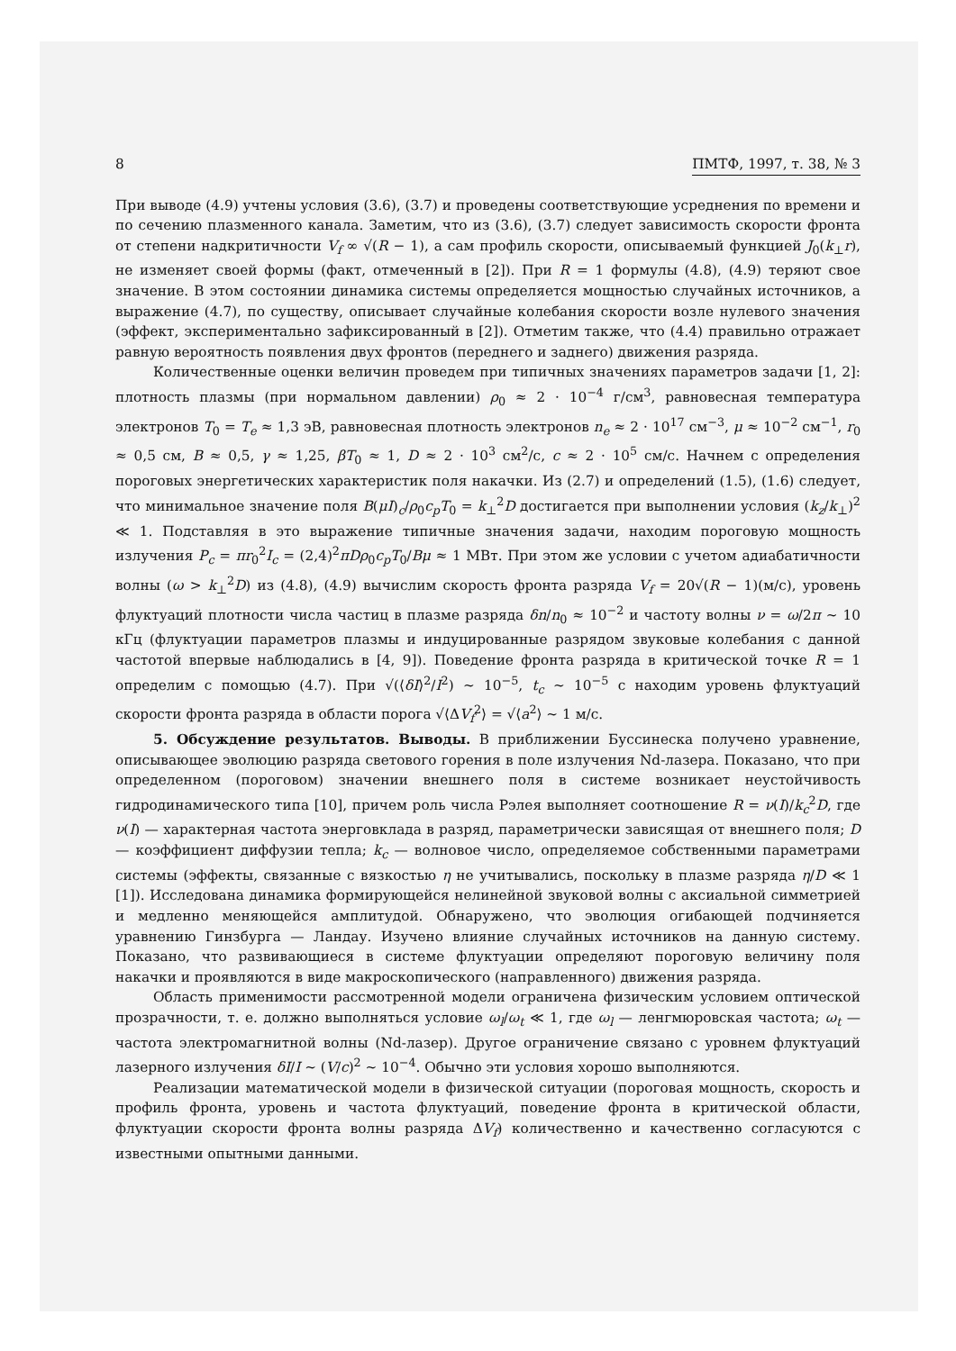8 ПМТФ, 1997, т. 38, № 3
При выводе (4.9) учтены условия (3.6), (3.7) и проведены соответствующие усреднения по времени и по сечению плазменного канала. Заметим, что из (3.6), (3.7) следует зависимость скорости фронта от степени надкритичности V<sub>f</sub> ∞ √(R − 1), а сам профиль скорости, описываемый функцией J<sub>0</sub>(k<sub>⊥</sub>r), не изменяет своей формы (факт, отмеченный в [2]). При R = 1 формулы (4.8), (4.9) теряют свое значение. В этом состоянии динамика системы определяется мощностью случайных источников, а выражение (4.7), по существу, описывает случайные колебания скорости возле нулевого значения (эффект, экспериментально зафиксированный в [2]). Отметим также, что (4.4) правильно отражает равную вероятность появления двух фронтов (переднего и заднего) движения разряда.
Количественные оценки величин проведем при типичных значениях параметров задачи [1, 2]: плотность плазмы (при нормальном давлении) ρ<sub>0</sub> ≈ 2 · 10<sup>−4</sup> г/см<sup>3</sup>, равновесная температура электронов T<sub>0</sub> = T<sub>e</sub> ≈ 1,3 эВ, равновесная плотность электронов n<sub>e</sub> ≈ 2 · 10<sup>17</sup> см<sup>−3</sup>, μ ≈ 10<sup>−2</sup> см<sup>−1</sup>, r<sub>0</sub> ≈ 0,5 см, B ≈ 0,5, γ ≈ 1,25, βT<sub>0</sub> ≈ 1, D ≈ 2 · 10<sup>3</sup> см<sup>2</sup>/с, c ≈ 2 · 10<sup>5</sup> см/с. Начнем с определения пороговых энергетических характеристик поля накачки. Из (2.7) и определений (1.5), (1.6) следует, что минимальное значение поля B(μI)<sub>c</sub>/ρ<sub>0</sub>c<sub>p</sub>T<sub>0</sub> = k<sub>⊥</sub><sup>2</sup>D достигается при выполнении условия (k<sub>z</sub>/k<sub>⊥</sub>)<sup>2</sup> ≪ 1. Подставляя в это выражение типичные значения задачи, находим пороговую мощность излучения P<sub>c</sub> = πr<sub>0</sub><sup>2</sup>I<sub>c</sub> = (2,4)<sup>2</sup>πDρ<sub>0</sub>c<sub>p</sub>T<sub>0</sub>/Bμ ≈ 1 МВт. При этом же условии с учетом адиабатичности волны (ω > k<sub>⊥</sub><sup>2</sup>D) из (4.8), (4.9) вычислим скорость фронта разряда V<sub>f</sub> = 20√(R − 1)(м/с), уровень флуктуаций плотности числа частиц в плазме разряда δn/n<sub>0</sub> ≈ 10<sup>−2</sup> и частоту волны ν = ω/2π ∼ 10 кГц (флуктуации параметров плазмы и индуцированные разрядом звуковые колебания с данной частотой впервые наблюдались в [4, 9]). Поведение фронта разряда в критической точке R = 1 определим с помощью (4.7). При √(⟨δI⟩<sup>2</sup>/I<sup>2</sup>) ∼ 10<sup>−5</sup>, t<sub>c</sub> ∼ 10<sup>−5</sup> с находим уровень флуктуаций скорости фронта разряда в области порога √⟨ΔV<sub>f</sub><sup>2</sup>⟩ = √⟨a<sup>2</sup>⟩ ∼ 1 м/с.
5. Обсуждение результатов. Выводы. В приближении Буссинеска получено уравнение, описывающее эволюцию разряда светового горения в поле излучения Nd-лазера. Показано, что при определенном (пороговом) значении внешнего поля в системе возникает неустойчивость гидродинамического типа [10], причем роль числа Рэлея выполняет соотношение R = ν(I)/k<sub>c</sub><sup>2</sup>D, где ν(I) — характерная частота энерговклада в разряд, параметрически зависящая от внешнего поля; D — коэффициент диффузии тепла; k<sub>c</sub> — волновое число, определяемое собственными параметрами системы (эффекты, связанные с вязкостью η не учитывались, поскольку в плазме разряда η/D ≪ 1 [1]). Исследована динамика формирующейся нелинейной звуковой волны с аксиальной симметрией и медленно меняющейся амплитудой. Обнаружено, что эволюция огибающей подчиняется уравнению Гинзбурга — Ландау. Изучено влияние случайных источников на данную систему. Показано, что развивающиеся в системе флуктуации определяют пороговую величину поля накачки и проявляются в виде макроскопического (направленного) движения разряда.
Область применимости рассмотренной модели ограничена физическим условием оптической прозрачности, т. е. должно выполняться условие ω<sub>l</sub>/ω<sub>t</sub> ≪ 1, где ω<sub>l</sub> — ленгмюровская частота; ω<sub>t</sub> — частота электромагнитной волны (Nd-лазер). Другое ограничение связано с уровнем флуктуаций лазерного излучения δI/I ∼ (V/c)<sup>2</sup> ∼ 10<sup>−4</sup>. Обычно эти условия хорошо выполняются.
Реализации математической модели в физической ситуации (пороговая мощность, скорость и профиль фронта, уровень и частота флуктуаций, поведение фронта в критической области, флуктуации скорости фронта волны разряда ΔV<sub>f</sub>) количественно и качественно согласуются с известными опытными данными.